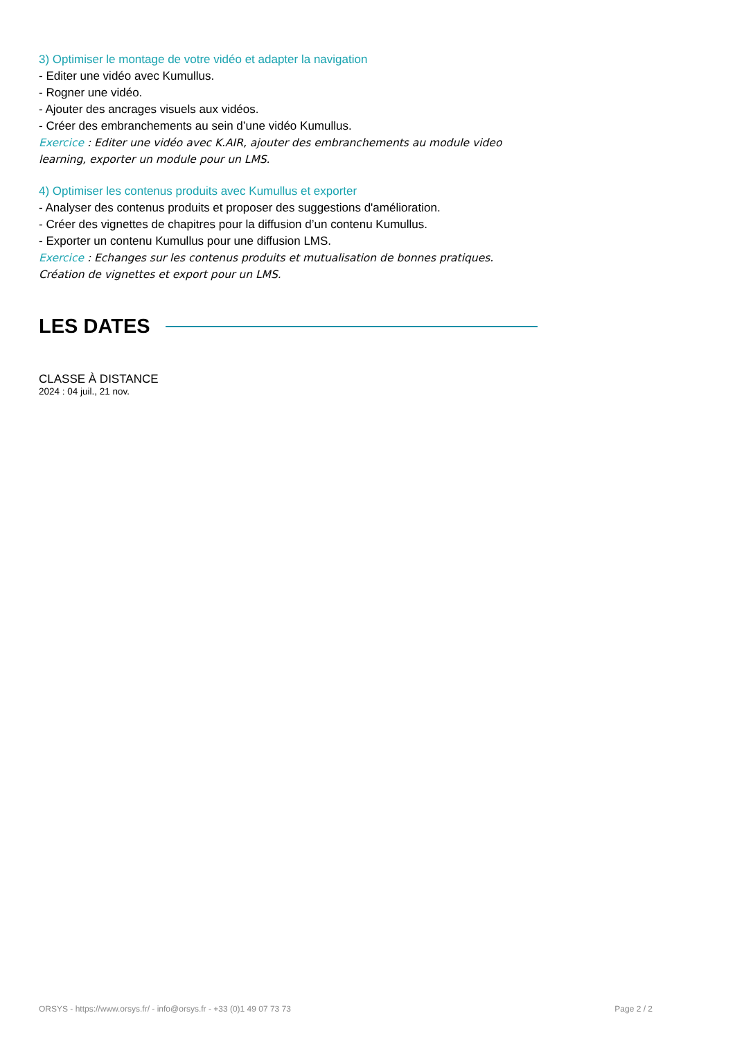3) Optimiser le montage de votre vidéo et adapter la navigation
- Editer une vidéo avec Kumullus.
- Rogner une vidéo.
- Ajouter des ancrages visuels aux vidéos.
- Créer des embranchements au sein d’une vidéo Kumullus.
Exercice : Editer une vidéo avec K.AIR, ajouter des embranchements au module video learning, exporter un module pour un LMS.
4) Optimiser les contenus produits avec Kumullus et exporter
- Analyser des contenus produits et proposer des suggestions d'amélioration.
- Créer des vignettes de chapitres pour la diffusion d’un contenu Kumullus.
- Exporter un contenu Kumullus pour une diffusion LMS.
Exercice : Echanges sur les contenus produits et mutualisation de bonnes pratiques. Création de vignettes et export pour un LMS.
LES DATES
CLASSE À DISTANCE
2024 : 04 juil., 21 nov.
ORSYS - https://www.orsys.fr/ - info@orsys.fr - +33 (0)1 49 07 73 73 Page 2 / 2